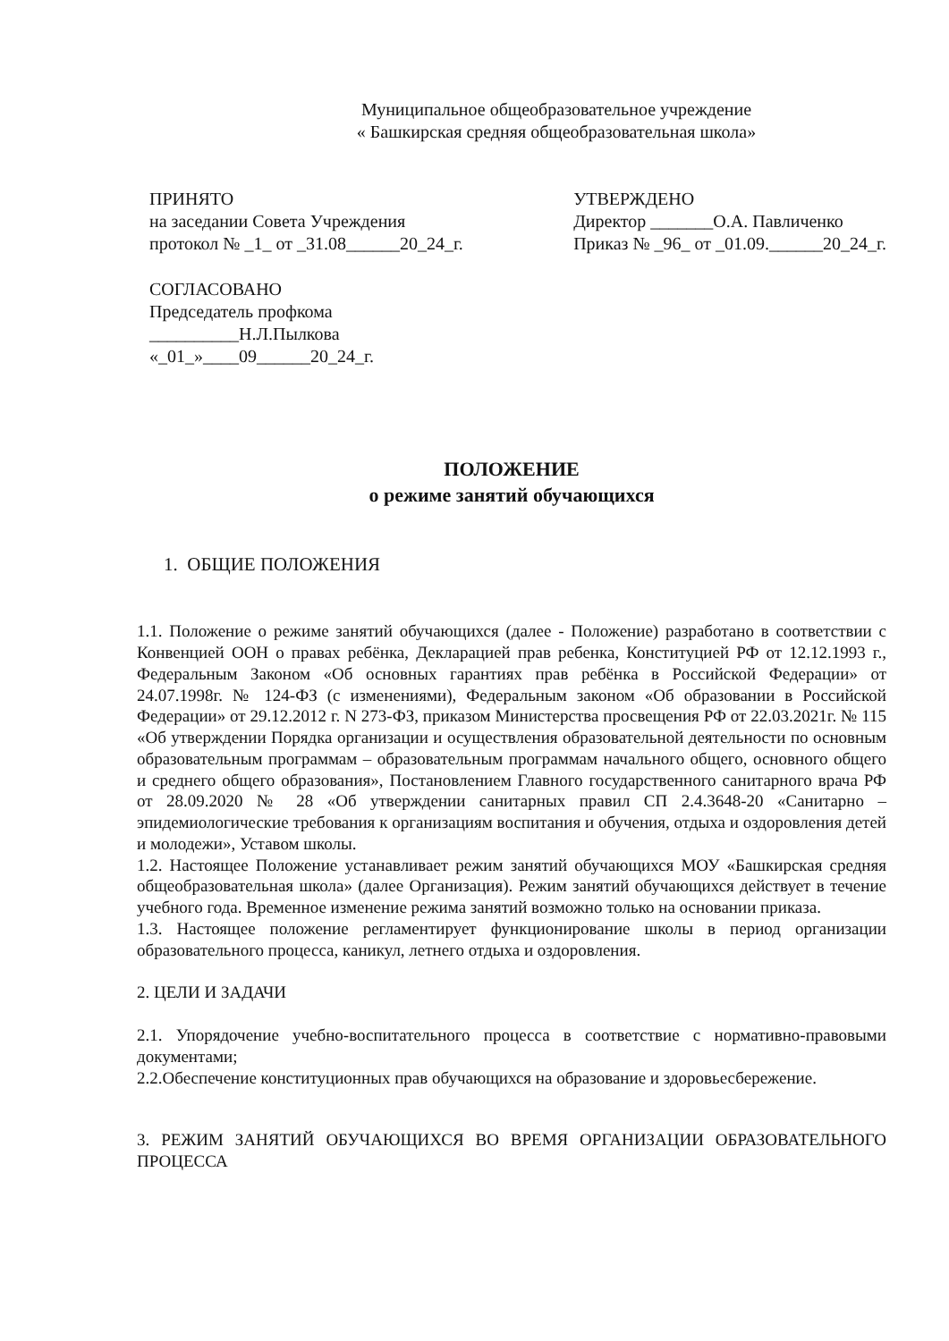Муниципальное общеобразовательное учреждение
« Башкирская средняя общеобразовательная школа»
ПРИНЯТО
на заседании Совета Учреждения
протокол № _1_ от _31.08______20_24_г.
УТВЕРЖДЕНО
Директор _______О.А. Павличенко
Приказ № _96_ от _01.09.______20_24_г.
СОГЛАСОВАНО
Председатель профкома
__________Н.Л.Пылкова
«_01_»____09______20_24_г.
ПОЛОЖЕНИЕ
о режиме занятий обучающихся
1. ОБЩИЕ ПОЛОЖЕНИЯ
1.1. Положение о режиме занятий обучающихся (далее - Положение) разработано в соответствии с Конвенцией ООН о правах ребёнка, Декларацией прав ребенка, Конституцией РФ от 12.12.1993 г., Федеральным Законом «Об основных гарантиях прав ребёнка в Российской Федерации» от 24.07.1998г. № 124-ФЗ (с изменениями), Федеральным законом «Об образовании в Российской Федерации» от 29.12.2012 г. N 273-ФЗ, приказом Министерства просвещения РФ от 22.03.2021г. № 115 «Об утверждении Порядка организации и осуществления образовательной деятельности по основным образовательным программам – образовательным программам начального общего, основного общего и среднего общего образования», Постановлением Главного государственного санитарного врача РФ от 28.09.2020 № 28 «Об утверждении санитарных правил СП 2.4.3648-20 «Санитарно – эпидемиологические требования к организациям воспитания и обучения, отдыха и оздоровления детей и молодежи», Уставом школы.
1.2. Настоящее Положение устанавливает режим занятий обучающихся МОУ «Башкирская средняя общеобразовательная школа» (далее Организация). Режим занятий обучающихся действует в течение учебного года. Временное изменение режима занятий возможно только на основании приказа.
1.3. Настоящее положение регламентирует функционирование школы в период организации образовательного процесса, каникул, летнего отдыха и оздоровления.
2. ЦЕЛИ И ЗАДАЧИ
2.1. Упорядочение учебно-воспитательного процесса в соответствие с нормативно-правовыми документами;
2.2.Обеспечение конституционных прав обучающихся на образование и здоровьесбережение.
3. РЕЖИМ ЗАНЯТИЙ ОБУЧАЮЩИХСЯ ВО ВРЕМЯ ОРГАНИЗАЦИИ ОБРАЗОВАТЕЛЬНОГО ПРОЦЕССА